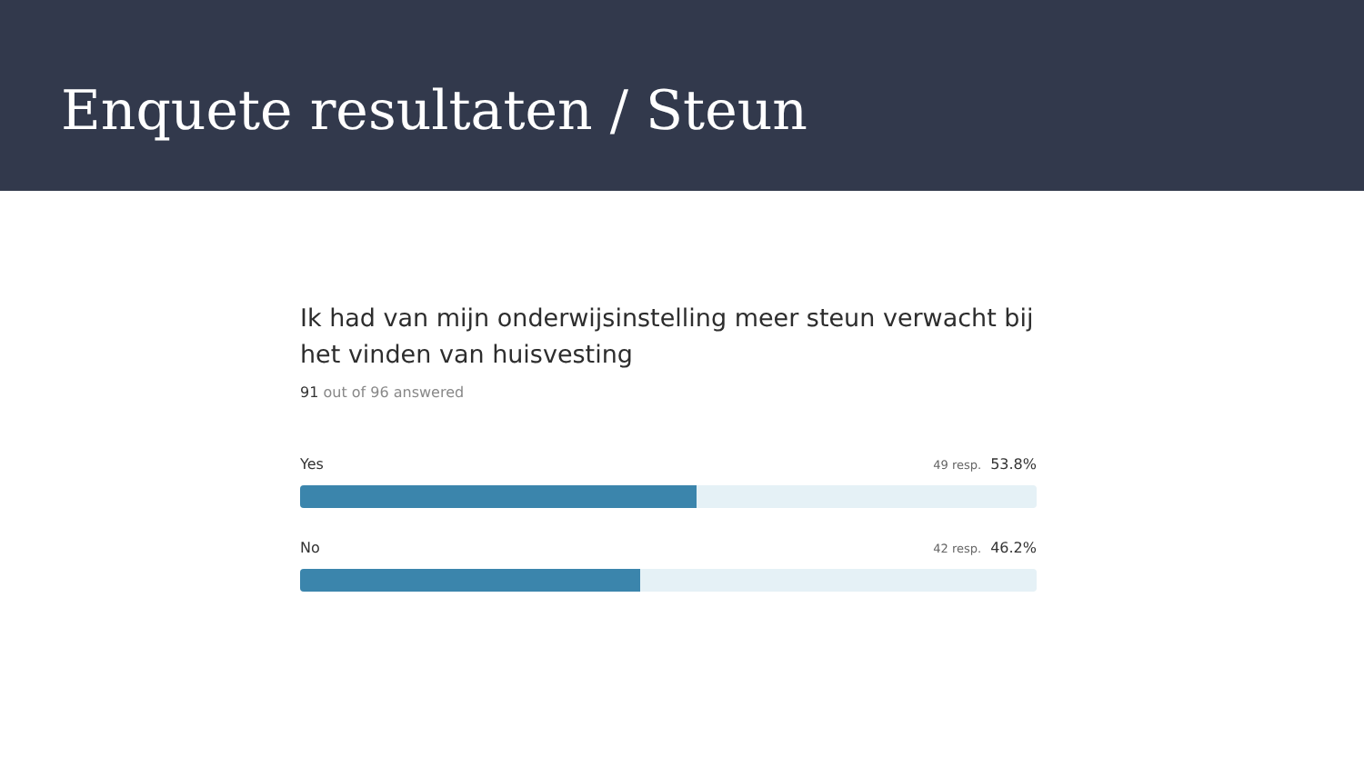Enquete resultaten / Steun
Ik had van mijn onderwijsinstelling meer steun verwacht bij het vinden van huisvesting
91 out of 96 answered
Yes 49 resp. 53.8%
No 42 resp. 46.2%